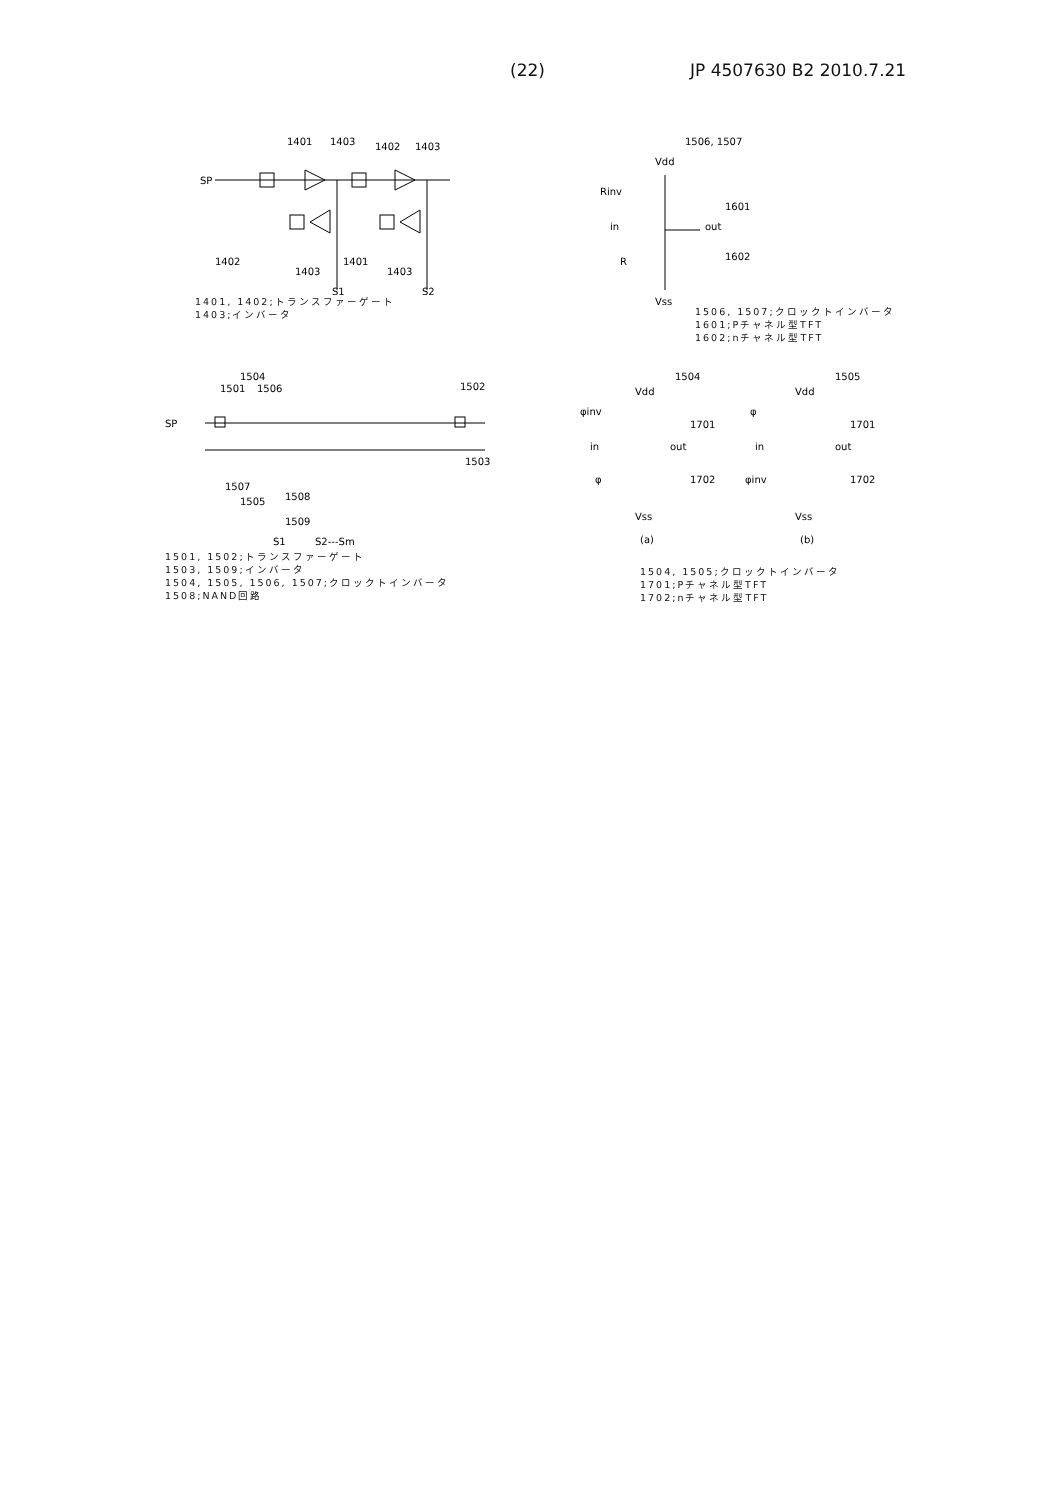(22) JP 4507630 B2 2010.7.21
SP
1401
1403
1402
1403
S1
S2
1402
1403
1401
1403
1401, 1402;トランスファーゲート
1403;インバータ
1506, 1507
Vdd
Rinv
in
out
R
1601
1602
Vss
1506, 1507;クロックトインバータ
1601;Pチャネル型TFT
1602;nチャネル型TFT
1504
1501
1506
1502
SP
1503
1507
1505
1508
1509
S1
S2---Sm
1501, 1502;トランスファーゲート
1503, 1509;インバータ
1504, 1505, 1506, 1507;クロックトインバータ
1508;NAND回路
1504
1505
Vdd
Vdd
φinv
φ
in
in
out
out
1701
1701
1702
1702
φ
φinv
Vss
Vss
(a)
(b)
1504, 1505;クロックトインバータ
1701;Pチャネル型TFT
1702;nチャネル型TFT